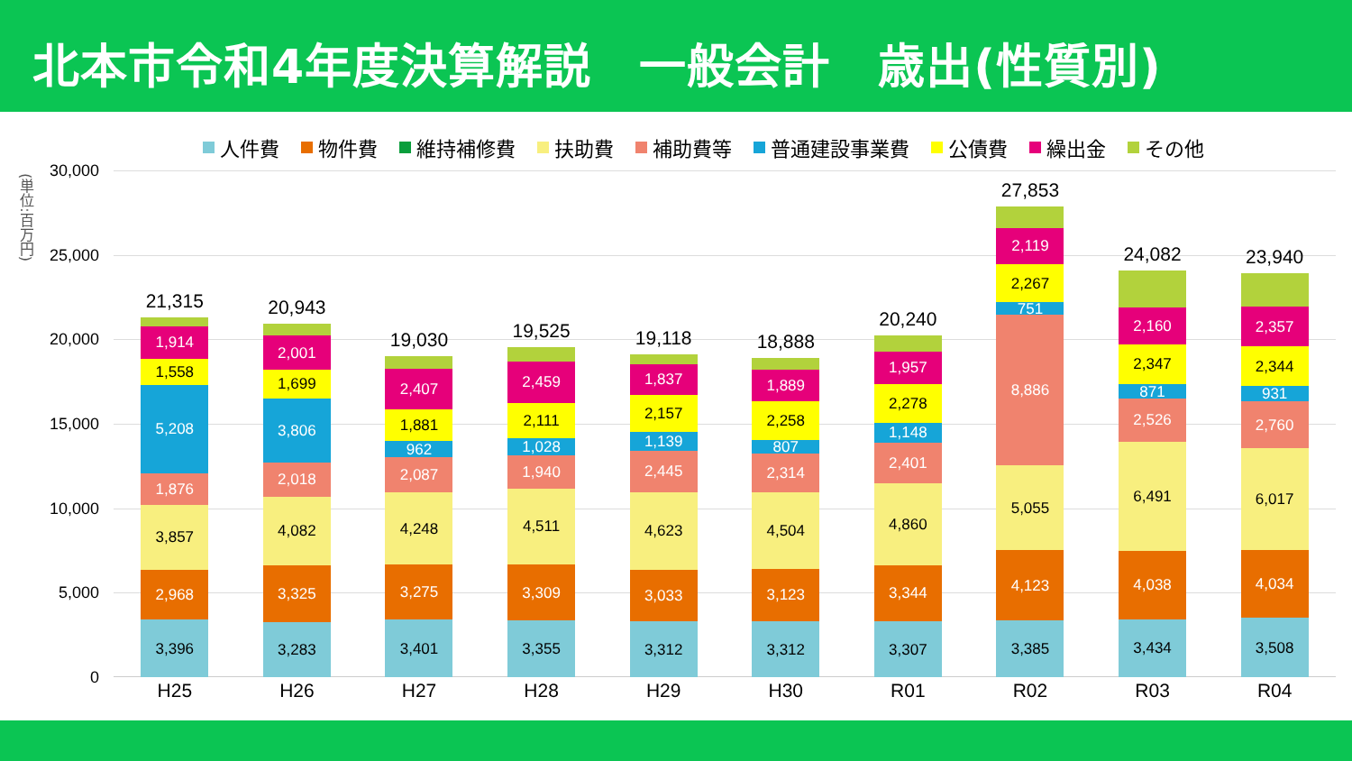北本市令和4年度決算解説　一般会計　歳出(性質別)
人件費 物件費 維持補修費 扶助費 補助費等 普通建設事業費 公債費 繰出金 その他
(単位:百万円)
30,000
25,000
20,000
15,000
10,000
5,000
0
21,315
1,914
1,558
5,208
1,876
3,857
2,968
3,396
20,943
2,001
1,699
3,806
2,018
4,082
3,325
3,283
19,030
2,407
1,881
962
2,087
4,248
3,275
3,401
19,525
2,459
2,111
1,028
1,940
4,511
3,309
3,355
19,118
1,837
2,157
1,139
2,445
4,623
3,033
3,312
18,888
1,889
2,258
807
2,314
4,504
3,123
3,312
20,240
1,957
2,278
1,148
2,401
4,860
3,344
3,307
27,853
2,119
2,267
751
8,886
5,055
4,123
3,385
24,082
2,160
2,347
871
2,526
6,491
4,038
3,434
23,940
2,357
2,344
931
2,760
6,017
4,034
3,508
H25 H26 H27 H28 H29 H30 R01 R02 R03 R04